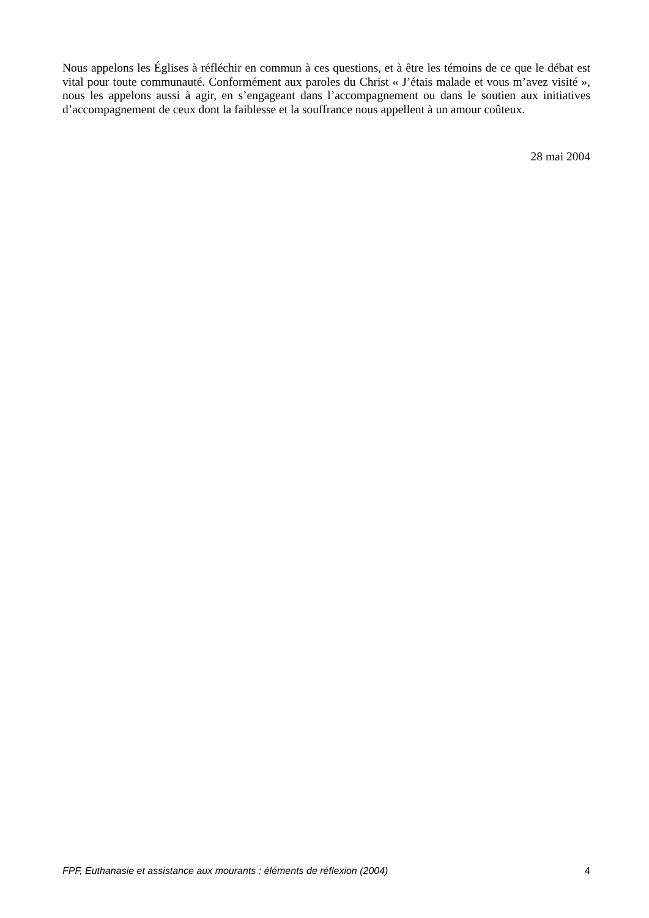Nous appelons les Églises à réfléchir en commun à ces questions, et à être les témoins de ce que le débat est vital pour toute communauté. Conformément aux paroles du Christ « J’étais malade et vous m’avez visité », nous les appelons aussi à agir, en s’engageant dans l’accompagnement ou dans le soutien aux initiatives d’accompagnement de ceux dont la faiblesse et la souffrance nous appellent à un amour coûteux.
28 mai 2004
FPF, Euthanasie et assistance aux mourants : éléments de réflexion (2004) 4